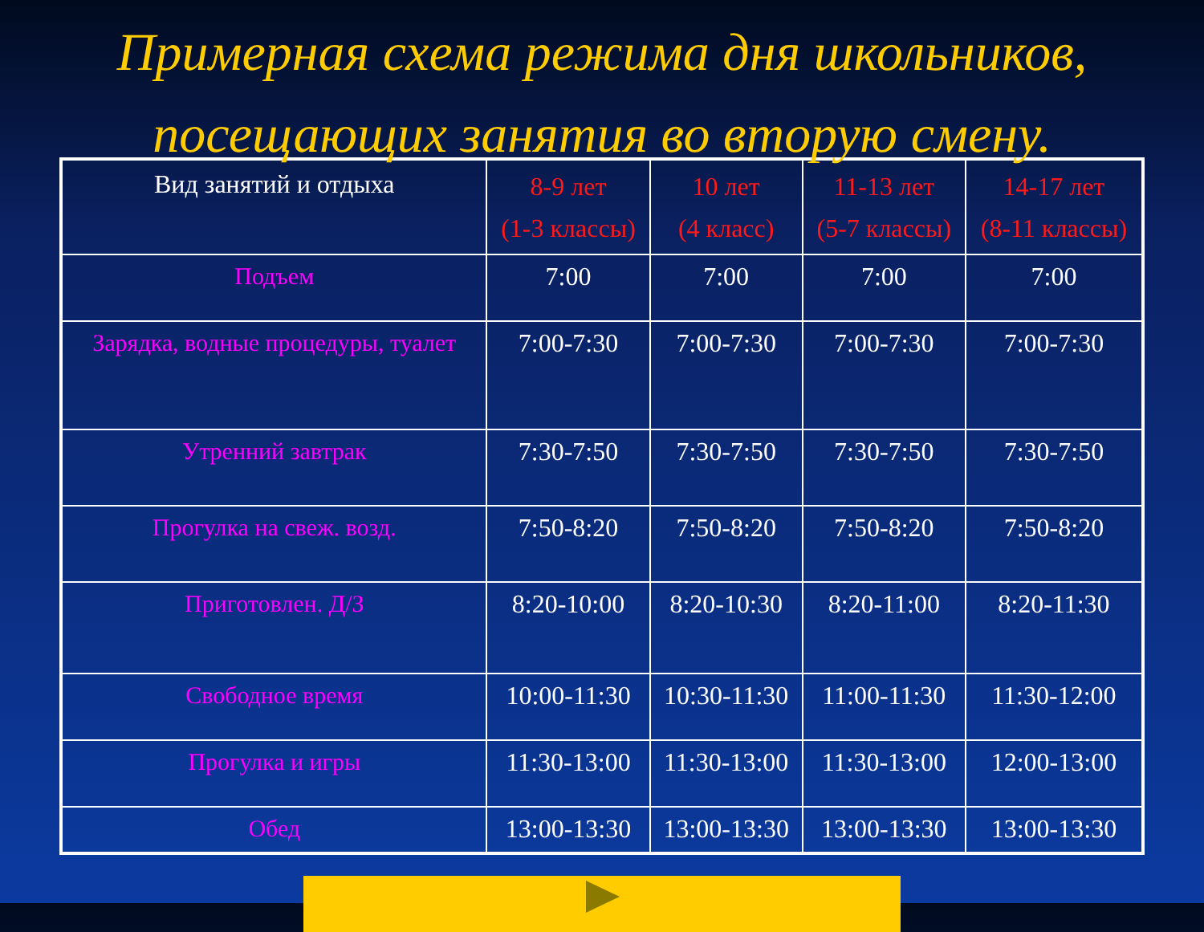Примерная схема режима дня школьников,
посещающих занятия во вторую смену.
| Вид занятий и отдыха | 8-9 лет (1-3 классы) | 10 лет (4 класс) | 11-13 лет (5-7 классы) | 14-17 лет (8-11 классы) |
| --- | --- | --- | --- | --- |
| Подъем | 7:00 | 7:00 | 7:00 | 7:00 |
| Зарядка, водные процедуры, туалет | 7:00-7:30 | 7:00-7:30 | 7:00-7:30 | 7:00-7:30 |
| Утренний завтрак | 7:30-7:50 | 7:30-7:50 | 7:30-7:50 | 7:30-7:50 |
| Прогулка на свеж. возд. | 7:50-8:20 | 7:50-8:20 | 7:50-8:20 | 7:50-8:20 |
| Приготовлен. Д/З | 8:20-10:00 | 8:20-10:30 | 8:20-11:00 | 8:20-11:30 |
| Свободное время | 10:00-11:30 | 10:30-11:30 | 11:00-11:30 | 11:30-12:00 |
| Прогулка и игры | 11:30-13:00 | 11:30-13:00 | 11:30-13:00 | 12:00-13:00 |
| Обед | 13:00-13:30 | 13:00-13:30 | 13:00-13:30 | 13:00-13:30 |